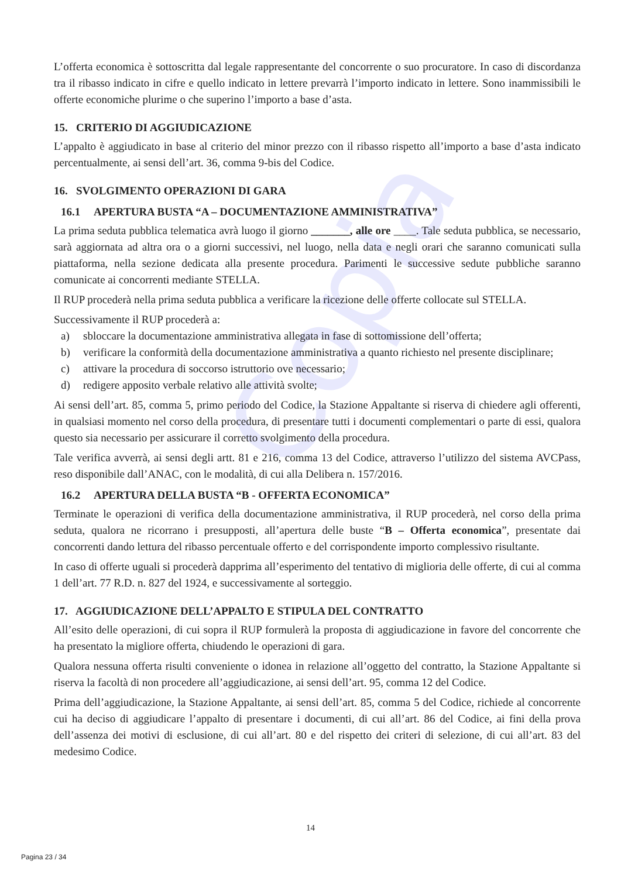Copia
L’offerta economica è sottoscritta dal legale rappresentante del concorrente o suo procuratore. In caso di discordanza tra il ribasso indicato in cifre e quello indicato in lettere prevarrà l’importo indicato in lettere. Sono inammissibili le offerte economiche plurime o che superino l’importo a base d’asta.
15. CRITERIO DI AGGIUDICAZIONE
L’appalto è aggiudicato in base al criterio del minor prezzo con il ribasso rispetto all’importo a base d’asta indicato percentualmente, ai sensi dell’art. 36, comma 9-bis del Codice.
16. SVOLGIMENTO OPERAZIONI DI GARA
16.1 APERTURA BUSTA “A – DOCUMENTAZIONE AMMINISTRATIVA”
La prima seduta pubblica telematica avrà luogo il giorno _______, alle ore ____. Tale seduta pubblica, se necessario, sarà aggiornata ad altra ora o a giorni successivi, nel luogo, nella data e negli orari che saranno comunicati sulla piattaforma, nella sezione dedicata alla presente procedura. Parimenti le successive sedute pubbliche saranno comunicate ai concorrenti mediante STELLA.
Il RUP procederà nella prima seduta pubblica a verificare la ricezione delle offerte collocate sul STELLA.
Successivamente il RUP procederà a:
a) sbloccare la documentazione amministrativa allegata in fase di sottomissione dell’offerta;
b) verificare la conformità della documentazione amministrativa a quanto richiesto nel presente disciplinare;
c) attivare la procedura di soccorso istruttorio ove necessario;
d) redigere apposito verbale relativo alle attività svolte;
Ai sensi dell’art. 85, comma 5, primo periodo del Codice, la Stazione Appaltante si riserva di chiedere agli offerenti, in qualsiasi momento nel corso della procedura, di presentare tutti i documenti complementari o parte di essi, qualora questo sia necessario per assicurare il corretto svolgimento della procedura.
Tale verifica avverrà, ai sensi degli artt. 81 e 216, comma 13 del Codice, attraverso l’utilizzo del sistema AVCPass, reso disponibile dall’ANAC, con le modalità, di cui alla Delibera n. 157/2016.
16.2 APERTURA DELLA BUSTA “B - OFFERTA ECONOMICA”
Terminate le operazioni di verifica della documentazione amministrativa, il RUP procederà, nel corso della prima seduta, qualora ne ricorrano i presupposti, all’apertura delle buste “B – Offerta economica”, presentate dai concorrenti dando lettura del ribasso percentuale offerto e del corrispondente importo complessivo risultante.
In caso di offerte uguali si procederà dapprima all’esperimento del tentativo di miglioria delle offerte, di cui al comma 1 dell’art. 77 R.D. n. 827 del 1924, e successivamente al sorteggio.
17. AGGIUDICAZIONE DELL’APPALTO E STIPULA DEL CONTRATTO
All’esito delle operazioni, di cui sopra il RUP formulerà la proposta di aggiudicazione in favore del concorrente che ha presentato la migliore offerta, chiudendo le operazioni di gara.
Qualora nessuna offerta risulti conveniente o idonea in relazione all’oggetto del contratto, la Stazione Appaltante si riserva la facoltà di non procedere all’aggiudicazione, ai sensi dell’art. 95, comma 12 del Codice.
Prima dell’aggiudicazione, la Stazione Appaltante, ai sensi dell’art. 85, comma 5 del Codice, richiede al concorrente cui ha deciso di aggiudicare l’appalto di presentare i documenti, di cui all’art. 86 del Codice, ai fini della prova dell’assenza dei motivi di esclusione, di cui all’art. 80 e del rispetto dei criteri di selezione, di cui all’art. 83 del medesimo Codice.
14
Pagina 23 / 34